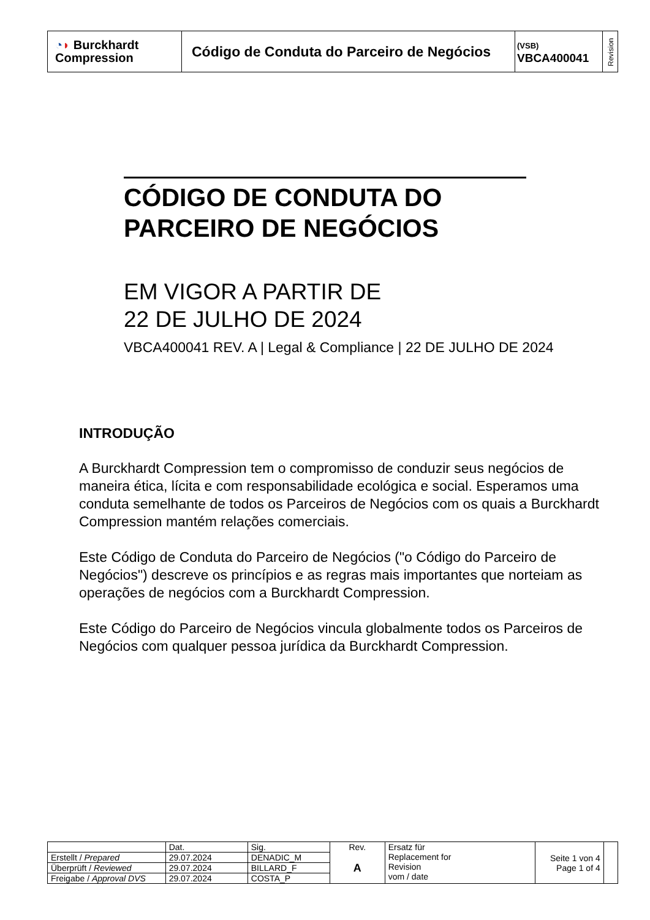| ◔ ◗ Burckhardt Compression | Código de Conduta do Parceiro de Negócios | (VSB) VBCA400041 | Revision |
CÓDIGO DE CONDUTA DO
PARCEIRO DE NEGÓCIOS
EM VIGOR A PARTIR DE
22 DE JULHO DE 2024
VBCA400041 REV. A | Legal & Compliance | 22 DE JULHO DE 2024
INTRODUÇÃO
A Burckhardt Compression tem o compromisso de conduzir seus negócios de maneira ética, lícita e com responsabilidade ecológica e social. Esperamos uma conduta semelhante de todos os Parceiros de Negócios com os quais a Burckhardt Compression mantém relações comerciais.
Este Código de Conduta do Parceiro de Negócios ("o Código do Parceiro de Negócios") descreve os princípios e as regras mais importantes que norteiam as operações de negócios com a Burckhardt Compression.
Este Código do Parceiro de Negócios vincula globalmente todos os Parceiros de Negócios com qualquer pessoa jurídica da Burckhardt Compression.
| | Dat. | Sig. | Rev. A | Ersatz für Replacement for Revision vom / date | Seite 1 von 4 Page 1 of 4 | |
| Erstellt / Prepared | 29.07.2024 | DENADIC_M | | | | |
| Überprüft / Reviewed | 29.07.2024 | BILLARD_F | | | | |
| Freigabe / Approval DVS | 29.07.2024 | COSTA_P | | | | |